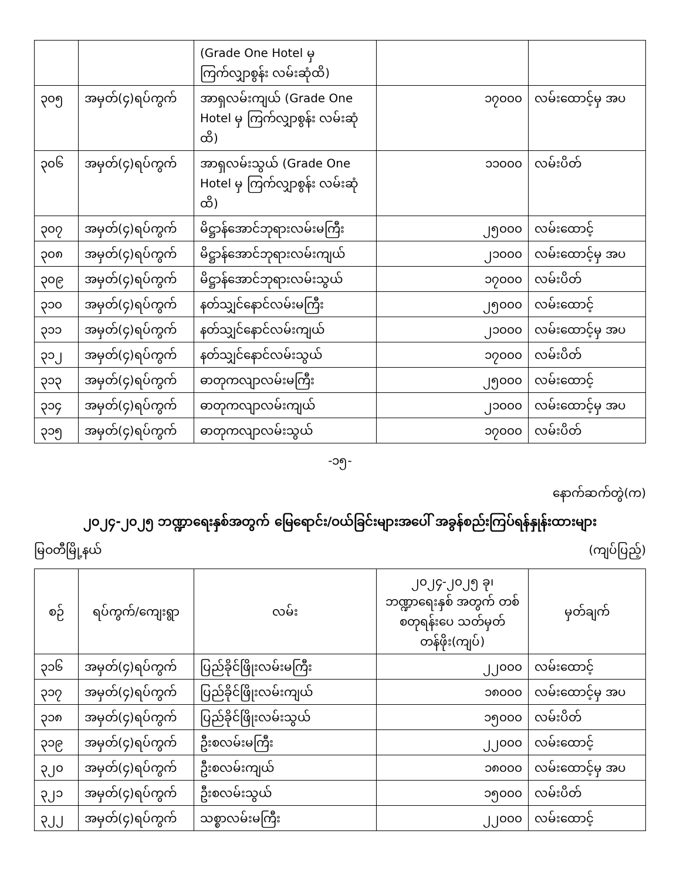| | | (Grade One Hotel မှ ကြက်လျှာစွန်း လမ်းဆုံထိ) | | |
| ၃၀၅ | အမှတ်(၄)ရပ်ကွက် | အာရှလမ်းကျယ် (Grade One Hotel မှ ကြက်လျှာစွန်း လမ်းဆုံထိ) | ၁၇၀၀၀ | လမ်းထောင့်မှ အပ |
| ၃၀၆ | အမှတ်(၄)ရပ်ကွက် | အာရှလမ်းသွယ် (Grade One Hotel မှ ကြက်လျှာစွန်း လမ်းဆုံထိ) | ၁၁၀၀၀ | လမ်းပိတ် |
| ၃၀၇ | အမှတ်(၄)ရပ်ကွက် | မိဋ္ဌာန်အောင်ဘုရားလမ်းမကြီး | ၂၅၀၀၀ | လမ်းထောင့် |
| ၃၀၈ | အမှတ်(၄)ရပ်ကွက် | မိဋ္ဌာန်အောင်ဘုရားလမ်းကျယ် | ၂၁၀၀၀ | လမ်းထောင့်မှ အပ |
| ၃၀၉ | အမှတ်(၄)ရပ်ကွက် | မိဋ္ဌာန်အောင်ဘုရားလမ်းသွယ် | ၁၇၀၀၀ | လမ်းပိတ် |
| ၃၁၀ | အမှတ်(၄)ရပ်ကွက် | နတ်သျှင်နောင်လမ်းမကြီး | ၂၅၀၀၀ | လမ်းထောင့် |
| ၃၁၁ | အမှတ်(၄)ရပ်ကွက် | နတ်သျှင်နောင်လမ်းကျယ် | ၂၁၀၀၀ | လမ်းထောင့်မှ အပ |
| ၃၁၂ | အမှတ်(၄)ရပ်ကွက် | နတ်သျှင်နောင်လမ်းသွယ် | ၁၇၀၀၀ | လမ်းပိတ် |
| ၃၁၃ | အမှတ်(၄)ရပ်ကွက် | ဓာတုကလျာလမ်းမကြီး | ၂၅၀၀၀ | လမ်းထောင့် |
| ၃၁၄ | အမှတ်(၄)ရပ်ကွက် | ဓာတုကလျာလမ်းကျယ် | ၂၁၀၀၀ | လမ်းထောင့်မှ အပ |
| ၃၁၅ | အမှတ်(၄)ရပ်ကွက် | ဓာတုကလျာလမ်းသွယ် | ၁၇၀၀၀ | လမ်းပိတ် |
-၁၅-
နောက်ဆက်တွဲ(က)
၂၀၂၄-၂၀၂၅ ဘဏ္ဍာရေးနှစ်အတွက် မြေရောင်း/ဝယ်ခြင်းများအပေါ် အခွန်စည်းကြပ်ရန်နှုန်းထားများ
မြဝတီမြို့နယ် (ကျပ်ပြည့်)
| စဉ် | ရပ်ကွက်/ကျေးရွာ | လမ်း | ၂၀၂၄-၂၀၂၅ ခု၊ ဘဏ္ဍာရေးနှစ် အတွက် တစ်စတုရန်းပေ သတ်မှတ်တန်ဖိုး(ကျပ်) | မှတ်ချက် |
| --- | --- | --- | --- | --- |
| ၃၁၆ | အမှတ်(၄)ရပ်ကွက် | ပြည်ခိုင်ဖြိုးလမ်းမကြီး | ၂၂၀၀၀ | လမ်းထောင့် |
| ၃၁၇ | အမှတ်(၄)ရပ်ကွက် | ပြည်ခိုင်ဖြိုးလမ်းကျယ် | ၁၈၀၀၀ | လမ်းထောင့်မှ အပ |
| ၃၁၈ | အမှတ်(၄)ရပ်ကွက် | ပြည်ခိုင်ဖြိုးလမ်းသွယ် | ၁၅၀၀၀ | လမ်းပိတ် |
| ၃၁၉ | အမှတ်(၄)ရပ်ကွက် | ဦးစလမ်းမကြီး | ၂၂၀၀၀ | လမ်းထောင့် |
| ၃၂၀ | အမှတ်(၄)ရပ်ကွက် | ဦးစလမ်းကျယ် | ၁၈၀၀၀ | လမ်းထောင့်မှ အပ |
| ၃၂၁ | အမှတ်(၄)ရပ်ကွက် | ဦးစလမ်းသွယ် | ၁၅၀၀၀ | လမ်းပိတ် |
| ၃၂၂ | အမှတ်(၄)ရပ်ကွက် | သစ္စာလမ်းမကြီး | ၂၂၀၀၀ | လမ်းထောင့် |